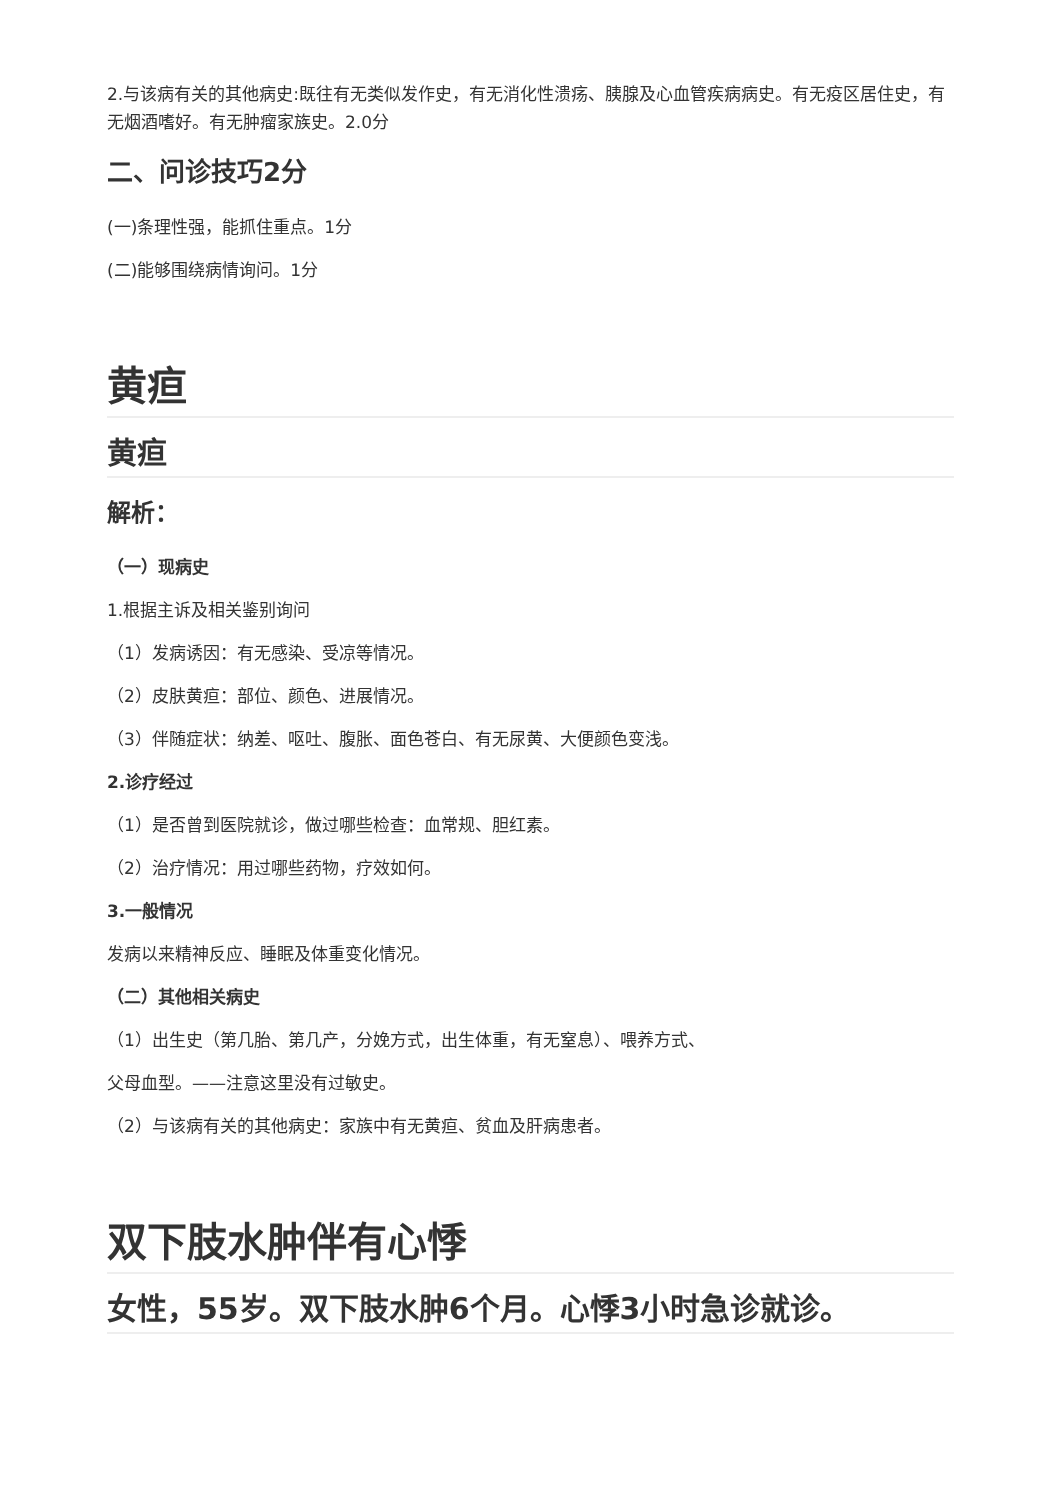2.与该病有关的其他病史:既往有无类似发作史，有无消化性溃疡、胰腺及心血管疾病病史。有无疫区居住史，有无烟酒嗜好。有无肿瘤家族史。2.0分
二、问诊技巧2分
(一)条理性强，能抓住重点。1分
(二)能够围绕病情询问。1分
黄疸
黄疸
解析：
（一）现病史
1.根据主诉及相关鉴别询问
（1）发病诱因：有无感染、受凉等情况。
（2）皮肤黄疸：部位、颜色、进展情况。
（3）伴随症状：纳差、呕吐、腹胀、面色苍白、有无尿黄、大便颜色变浅。
2.诊疗经过
（1）是否曾到医院就诊，做过哪些检查：血常规、胆红素。
（2）治疗情况：用过哪些药物，疗效如何。
3.一般情况
发病以来精神反应、睡眠及体重变化情况。
（二）其他相关病史
（1）出生史（第几胎、第几产，分娩方式，出生体重，有无窒息）、喂养方式、
父母血型。——注意这里没有过敏史。
（2）与该病有关的其他病史：家族中有无黄疸、贫血及肝病患者。
双下肢水肿伴有心悸
女性，55岁。双下肢水肿6个月。心悸3小时急诊就诊。